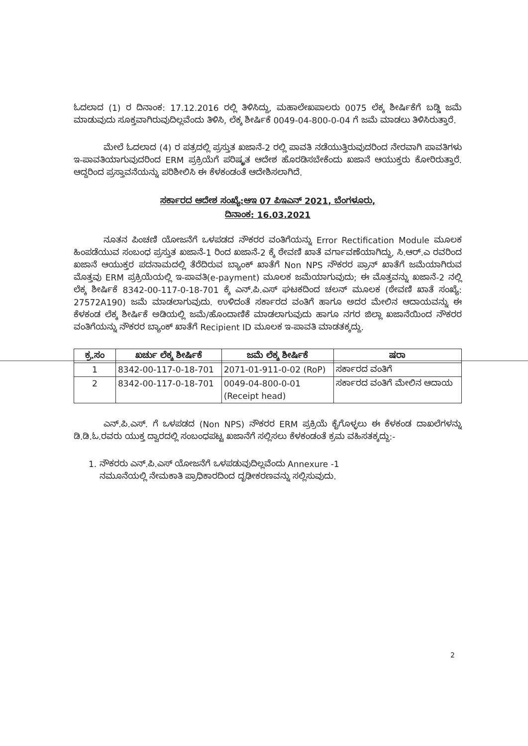ಓದಲಾದ (1) ರ ದಿನಾಂಕ: 17.12.2016 ರಲ್ಲಿ ತಿಳಿಸಿದ್ದು, ಮಹಾಲೇಖಪಾಲರು 0075 ಲೆಕ್ಕ ಶೀರ್ಷಿಕೆಗೆ ಬಡ್ಡಿ ಜಮೆ ಮಾಡುವುದು ಸೂಕ್ತವಾಗಿರುವುದಿಲ್ಲವೆಂದು ತಿಳಿಸಿ, ಲೆಕ್ಕ ಶೀರ್ಷಿಕೆ 0049-04-800-0-04 ಗೆ ಜಮೆ ಮಾಡಲು ತಿಳಿಸಿರುತ್ತಾರೆ.
ಮೇಲೆ ಓದಲಾದ (4) ರ ಪತ್ರದಲ್ಲಿ ಪ್ರಸ್ತುತ ಖಜಾನೆ-2 ರಲ್ಲಿ ಪಾವತಿ ನಡೆಯುತ್ತಿರುವುದರಿಂದ ನೇರವಾಗಿ ಪಾವತಿಗಳು ಇ-ಪಾವತಿಯಾಗುವುದರಿಂದ ERM ಪ್ರಕ್ರಿಯೆಗೆ ಪರಿಷ್ಕೃತ ಆದೇಶ ಹೊರಡಿಸಬೇಕೆಂದು ಖಜಾನೆ ಆಯುಕ್ತರು ಕೋರಿರುತ್ತಾರೆ. ಆದ್ದರಿಂದ ಪ್ರಸ್ತಾವನೆಯನ್ನು ಪರಿಶೀಲಿಸಿ ಈ ಕೆಳಕಂಡಂತೆ ಆದೇಶಿಸಲಾಗಿದೆ.
ಸರ್ಕಾರದ ಆದೇಶ ಸಂಖ್ಯೆ:ಆಇ 07 ಪಿಇಎನ್ 2021, ಬೆಂಗಳೂರು,
ದಿನಾಂಕ: 16.03.2021
ನೂತನ ಪಿಂಚಣಿ ಯೋಜನೆಗೆ ಒಳಪಡದ ನೌಕರರ ವಂತಿಗೆಯನ್ನು Error Rectification Module ಮೂಲಕ ಹಿಂಪಡೆಯುವ ಸಂಬಂಧ ಪ್ರಸ್ತುತ ಖಜಾನೆ-1 ರಿಂದ ಖಜಾನೆ-2 ಕ್ಕೆ ಠೇವಣಿ ಖಾತೆ ವರ್ಗಾವಣೆಯಾಗಿದ್ದು, ಸಿ.ಆರ್.ಎ ರವರಿಂದ ಖಜಾನೆ ಆಯುಕ್ತರ ಪದನಾಮದಲ್ಲಿ ತೆರೆದಿರುವ ಬ್ಯಾಂಕ್ ಖಾತೆಗೆ Non NPS ನೌಕರರ ಪ್ರಾನ್ ಖಾತೆಗೆ ಜಮೆಯಾಗಿರುವ ಮೊತ್ತವು ERM ಪ್ರಕ್ರಿಯೆಯಲ್ಲಿ ಇ-ಪಾವತಿ(e-payment) ಮೂಲಕ ಜಮೆಯಾಗುವುದು; ಈ ಮೊತ್ತವನ್ನು ಖಜಾನೆ-2 ನಲ್ಲಿ ಲೆಕ್ಕ ಶೀರ್ಷಿಕೆ 8342-00-117-0-18-701 ಕ್ಕೆ ಎನ್.ಪಿ.ಎಸ್ ಘಟಕದಿಂದ ಚಲನ್ ಮೂಲಕ (ಠೇವಣಿ ಖಾತೆ ಸಂಖ್ಯೆ: 27572A190) ಜಮೆ ಮಾಡಲಾಗುವುದು. ಉಳಿದಂತೆ ಸರ್ಕಾರದ ವಂತಿಗೆ ಹಾಗೂ ಅದರ ಮೇಲಿನ ಆದಾಯವನ್ನು ಈ ಕೆಳಕಂಡ ಲೆಕ್ಕ ಶೀರ್ಷಿಕೆ ಅಡಿಯಲ್ಲಿ ಜಮೆ/ಹೊಂದಾಣಿಕೆ ಮಾಡಲಾಗುವುದು ಹಾಗೂ ನಗರ ಜಿಲ್ಲಾ ಖಜಾನೆಯಿಂದ ನೌಕರರ ವಂತಿಗೆಯನ್ನು ನೌಕರರ ಬ್ಯಾಂಕ್ ಖಾತೆಗೆ Recipient ID ಮೂಲಕ ಇ-ಪಾವತಿ ಮಾಡತಕ್ಕದ್ದು.
| ಕ್ರ.ಸಂ | ಖರ್ಚು ಲೆಕ್ಕ ಶೀರ್ಷಿಕೆ | ಜಮೆ ಲೆಕ್ಕ ಶೀರ್ಷಿಕೆ | ಷರಾ |
| --- | --- | --- | --- |
| 1 | 8342-00-117-0-18-701 | 2071-01-911-0-02 (RoP) | ಸರ್ಕಾರದ ವಂತಿಗೆ |
| 2 | 8342-00-117-0-18-701 | 0049-04-800-0-01 (Receipt head) | ಸರ್ಕಾರದ ವಂತಿಗೆ ಮೇಲಿನ ಆದಾಯ |
ಎನ್.ಪಿ.ಎಸ್. ಗೆ ಒಳಪಡದ (Non NPS) ನೌಕರರ ERM ಪ್ರಕ್ರಿಯೆ ಕೈಗೊಳ್ಳಲು ಈ ಕೆಳಕಂಡ ದಾಖಲೆಗಳನ್ನು ಡಿ.ಡಿ.ಓ.ರವರು ಯುಕ್ತ ದ್ವಾರದಲ್ಲಿ ಸಂಬಂಧಪಟ್ಟ ಖಜಾನೆಗೆ ಸಲ್ಲಿಸಲು ಕೆಳಕಂಡಂತೆ ಕ್ರಮ ವಹಿಸತಕ್ಕದ್ದು:-
1. ನೌಕರರು ಎನ್.ಪಿ.ಎಸ್ ಯೋಜನೆಗೆ ಒಳಪಡುವುದಿಲ್ಲವೆಂದು Annexure -1
ನಮೂನೆಯಲ್ಲಿ ನೇಮಕಾತಿ ಪ್ರಾಧಿಕಾರದಿಂದ ದೃಢೀಕರಣವನ್ನು ಸಲ್ಲಿಸುವುದು.
2